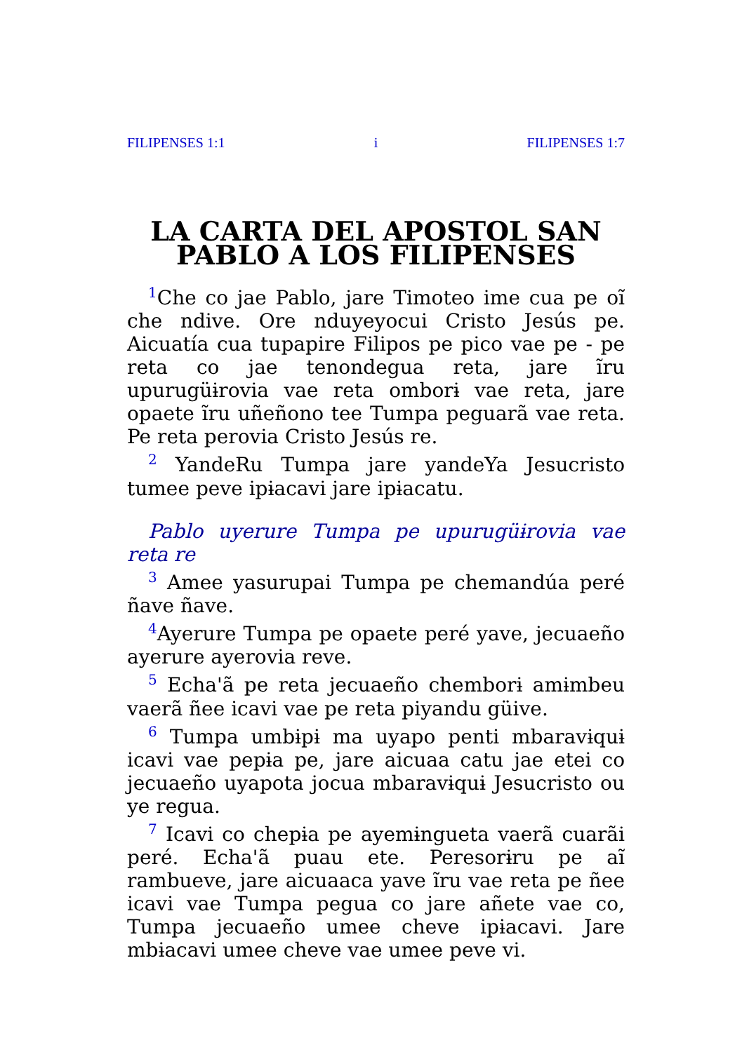FILIPENSES 1:1 i FILIPENSES 1:7
LA CARTA DEL APOSTOL SAN PABLO A LOS FILIPENSES
<sup>1</sup> Che co jae Pablo, jare Timoteo ime cua pe oĩ che ndive. Ore nduyeyocui Cristo Jesús pe. Aicuatía cua tupapire Filipos pe pico vae pe - pe reta co jae tenondegua reta, jare ĩru upurugüɨrovia vae reta omborɨ vae reta, jare opaete ĩru uñeñono tee Tumpa peguarã vae reta. Pe reta perovia Cristo Jesús re.
<sup>2</sup> YandeRu Tumpa jare yandeYa Jesucristo tumee peve ipɨacavi jare ipɨacatu.
Pablo uyerure Tumpa pe upurugüɨrovia vae reta re
<sup>3</sup> Amee yasurupai Tumpa pe chemandúa peré ñave ñave.
<sup>4</sup> Ayerure Tumpa pe opaete peré yave, jecuaeño ayerure ayerovia reve.
<sup>5</sup> Echa'ã pe reta jecuaeño chemborɨ amɨmbeu vaerã ñee icavi vae pe reta piyandu güive.
<sup>6</sup> Tumpa umbɨpɨ ma uyapo penti mbaravɨquɨ icavi vae pepɨa pe, jare aicuaa catu jae etei co jecuaeño uyapota jocua mbaravɨquɨ Jesucristo ou ye regua.
<sup>7</sup> Icavi co chepɨa pe ayemɨngueta vaerã cuarãi peré. Echa'ã puau ete. Peresorɨru pe aĩ rambueve, jare aicuaaca yave ĩru vae reta pe ñee icavi vae Tumpa pegua co jare añete vae co, Tumpa jecuaeño umee cheve ipɨacavi. Jare mbɨacavi umee cheve vae umee peve vi.